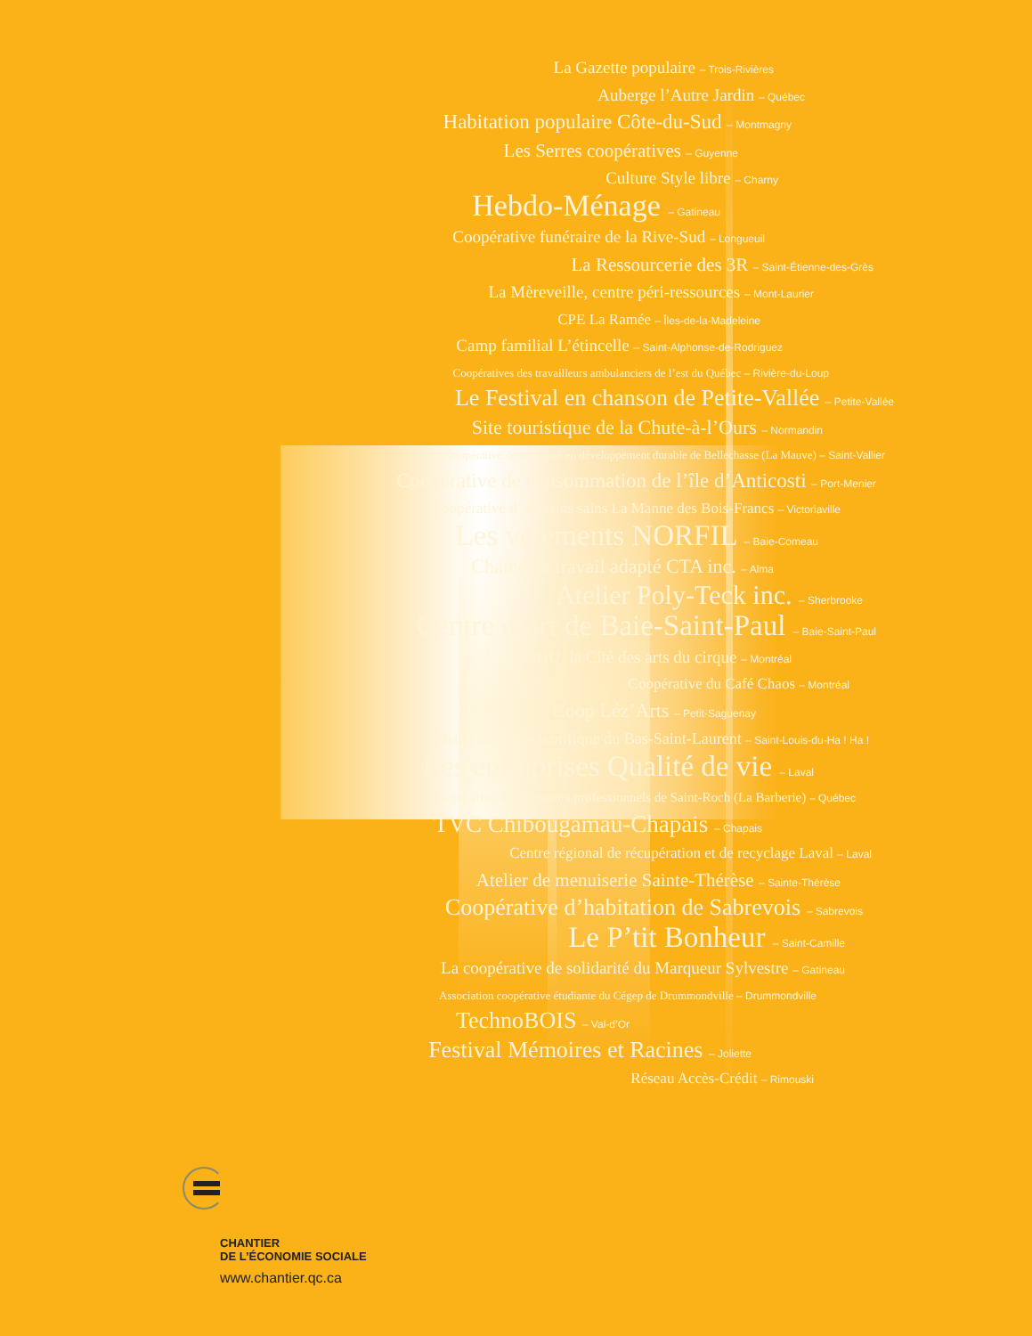La Gazette populaire – Trois-Rivières
Auberge l’Autre Jardin – Québec
Habitation populaire Côte-du-Sud – Montmagny
Les Serres coopératives – Guyenne
Culture Style libre – Charny
Hebdo-Ménage – Gatineau
Coopérative funéraire de la Rive-Sud – Longueuil
La Ressourcerie des 3R – Saint-Étienne-des-Grès
La Mèreveille, centre péri-ressources – Mont-Laurier
CPE La Ramée – Îles-de-la-Madeleine
Camp familial L’étincelle – Saint-Alphonse-de-Rodriguez
Coopératives des travailleurs ambulanciers de l’est du Québec – Rivière-du-Loup
Le Festival en chanson de Petite-Vallée – Petite-Vallée
Site touristique de la Chute-à-l’Ours – Normandin
Coopérative de solidarité en développement durable de Bellechasse (La Mauve) – Saint-Vallier
Coopérative de consommation de l’île d’Anticosti – Port-Menier
Coopérative d’aliments sains La Manne des Bois-Francs – Victoriaville
Les vêtements NORFIL – Baie-Comeau
Chaîne de travail adapté CTA inc. – Alma
Atelier Poly-Teck inc. – Sherbrooke
Centre d’art de Baie-Saint-Paul – Baie-Saint-Paul
TOHU, la Cité des arts du cirque – Montréal
Coopérative du Café Chaos – Montréal
Coop Léz’Arts – Petit-Saguenay
Aster, station scientifique du Bas-Saint-Laurent – Saint-Louis-du-Ha ! Ha !
Les entreprises Qualité de vie – Laval
Coopérative des brasseurs professionnels de Saint-Roch (La Barberie) – Québec
TVC Chibougamau-Chapais – Chapais
Centre régional de récupération et de recyclage Laval – Laval
Atelier de menuiserie Sainte-Thérèse – Sainte-Thérèse
Coopérative d’habitation de Sabrevois – Sabrevois
Le P’tit Bonheur – Saint-Camille
La coopérative de solidarité du Marqueur Sylvestre – Gatineau
Association coopérative étudiante du Cégep de Drummondville – Drummondville
TechnoBOIS – Val-d’Or
Festival Mémoires et Racines – Joliette
Réseau Accès-Crédit – Rimouski
CHANTIER
DE L’ÉCONOMIE SOCIALE
www.chantier.qc.ca